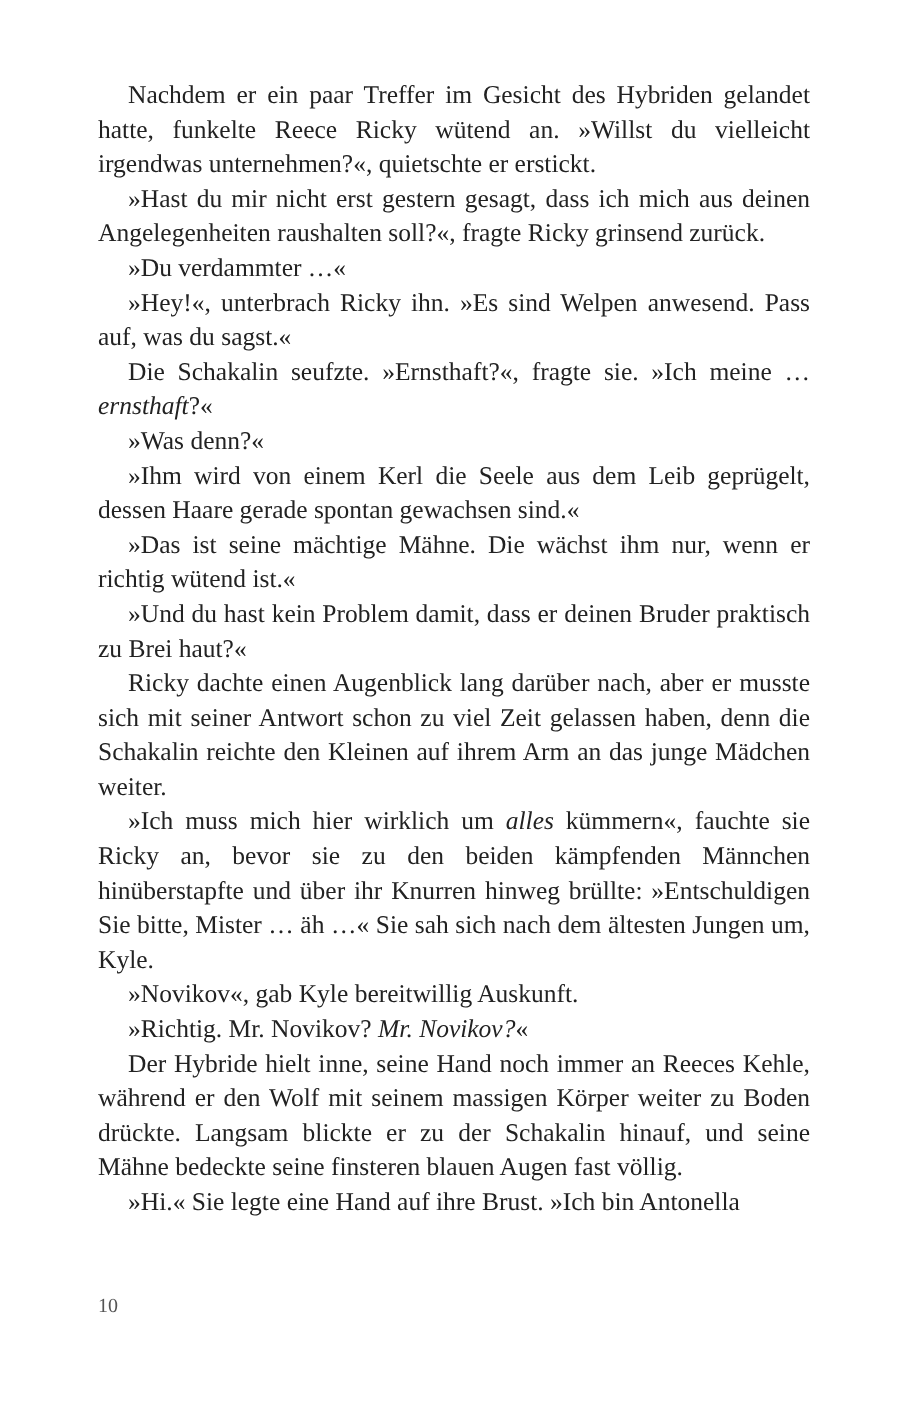Nachdem er ein paar Treffer im Gesicht des Hybriden gelandet hatte, funkelte Reece Ricky wütend an. »Willst du vielleicht irgendwas unternehmen?«, quietschte er erstickt.
»Hast du mir nicht erst gestern gesagt, dass ich mich aus deinen Angelegenheiten raushalten soll?«, fragte Ricky grinsend zurück.
»Du verdammter …«
»Hey!«, unterbrach Ricky ihn. »Es sind Welpen anwesend. Pass auf, was du sagst.«
Die Schakalin seufzte. »Ernsthaft?«, fragte sie. »Ich meine … ernsthaft?«
»Was denn?«
»Ihm wird von einem Kerl die Seele aus dem Leib geprügelt, dessen Haare gerade spontan gewachsen sind.«
»Das ist seine mächtige Mähne. Die wächst ihm nur, wenn er richtig wütend ist.«
»Und du hast kein Problem damit, dass er deinen Bruder praktisch zu Brei haut?«
Ricky dachte einen Augenblick lang darüber nach, aber er musste sich mit seiner Antwort schon zu viel Zeit gelassen haben, denn die Schakalin reichte den Kleinen auf ihrem Arm an das junge Mädchen weiter.
»Ich muss mich hier wirklich um alles kümmern«, fauchte sie Ricky an, bevor sie zu den beiden kämpfenden Männchen hinüberstapfte und über ihr Knurren hinweg brüllte: »Entschuldigen Sie bitte, Mister … äh …« Sie sah sich nach dem ältesten Jungen um, Kyle.
»Novikov«, gab Kyle bereitwillig Auskunft.
»Richtig. Mr. Novikov? Mr. Novikov?«
Der Hybride hielt inne, seine Hand noch immer an Reeces Kehle, während er den Wolf mit seinem massigen Körper weiter zu Boden drückte. Langsam blickte er zu der Schakalin hinauf, und seine Mähne bedeckte seine finsteren blauen Augen fast völlig.
»Hi.« Sie legte eine Hand auf ihre Brust. »Ich bin Antonella
10